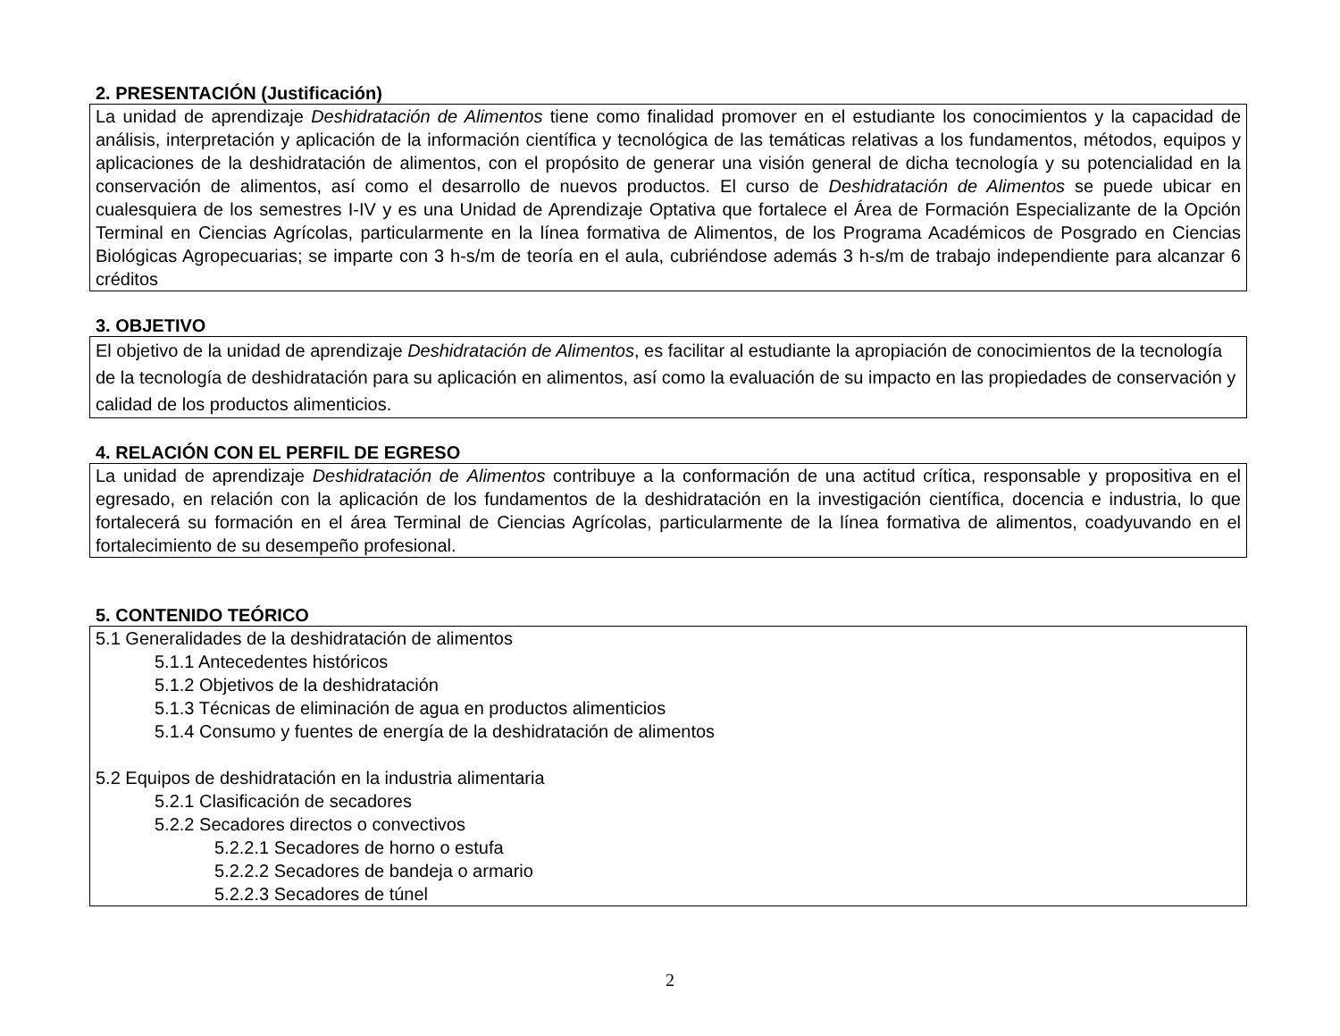2. PRESENTACIÓN (Justificación)
La unidad de aprendizaje Deshidratación de Alimentos tiene como finalidad promover en el estudiante los conocimientos y la capacidad de análisis, interpretación y aplicación de la información científica y tecnológica de las temáticas relativas a los fundamentos, métodos, equipos y aplicaciones de la deshidratación de alimentos, con el propósito de generar una visión general de dicha tecnología y su potencialidad en la conservación de alimentos, así como el desarrollo de nuevos productos. El curso de Deshidratación de Alimentos se puede ubicar en cualesquiera de los semestres I-IV y es una Unidad de Aprendizaje Optativa que fortalece el Área de Formación Especializante de la Opción Terminal en Ciencias Agrícolas, particularmente en la línea formativa de Alimentos, de los Programa Académicos de Posgrado en Ciencias Biológicas Agropecuarias; se imparte con 3 h-s/m de teoría en el aula, cubriéndose además 3 h-s/m de trabajo independiente para alcanzar 6 créditos
3. OBJETIVO
El objetivo de la unidad de aprendizaje Deshidratación de Alimentos, es facilitar al estudiante la apropiación de conocimientos de la tecnología de la tecnología de deshidratación para su aplicación en alimentos, así como la evaluación de su impacto en las propiedades de conservación y calidad de los productos alimenticios.
4. RELACIÓN CON EL PERFIL DE EGRESO
La unidad de aprendizaje Deshidratación de Alimentos contribuye a la conformación de una actitud crítica, responsable y propositiva en el egresado, en relación con la aplicación de los fundamentos de la deshidratación en la investigación científica, docencia e industria, lo que fortalecerá su formación en el área Terminal de Ciencias Agrícolas, particularmente de la línea formativa de alimentos, coadyuvando en el fortalecimiento de su desempeño profesional.
5. CONTENIDO TEÓRICO
5.1 Generalidades de la deshidratación de alimentos
5.1.1 Antecedentes históricos
5.1.2 Objetivos de la deshidratación
5.1.3 Técnicas de eliminación de agua en productos alimenticios
5.1.4 Consumo y fuentes de energía de la deshidratación de alimentos
5.2 Equipos de deshidratación en la industria alimentaria
5.2.1 Clasificación de secadores
5.2.2 Secadores directos o convectivos
5.2.2.1 Secadores de horno o estufa
5.2.2.2 Secadores de bandeja o armario
5.2.2.3 Secadores de túnel
2